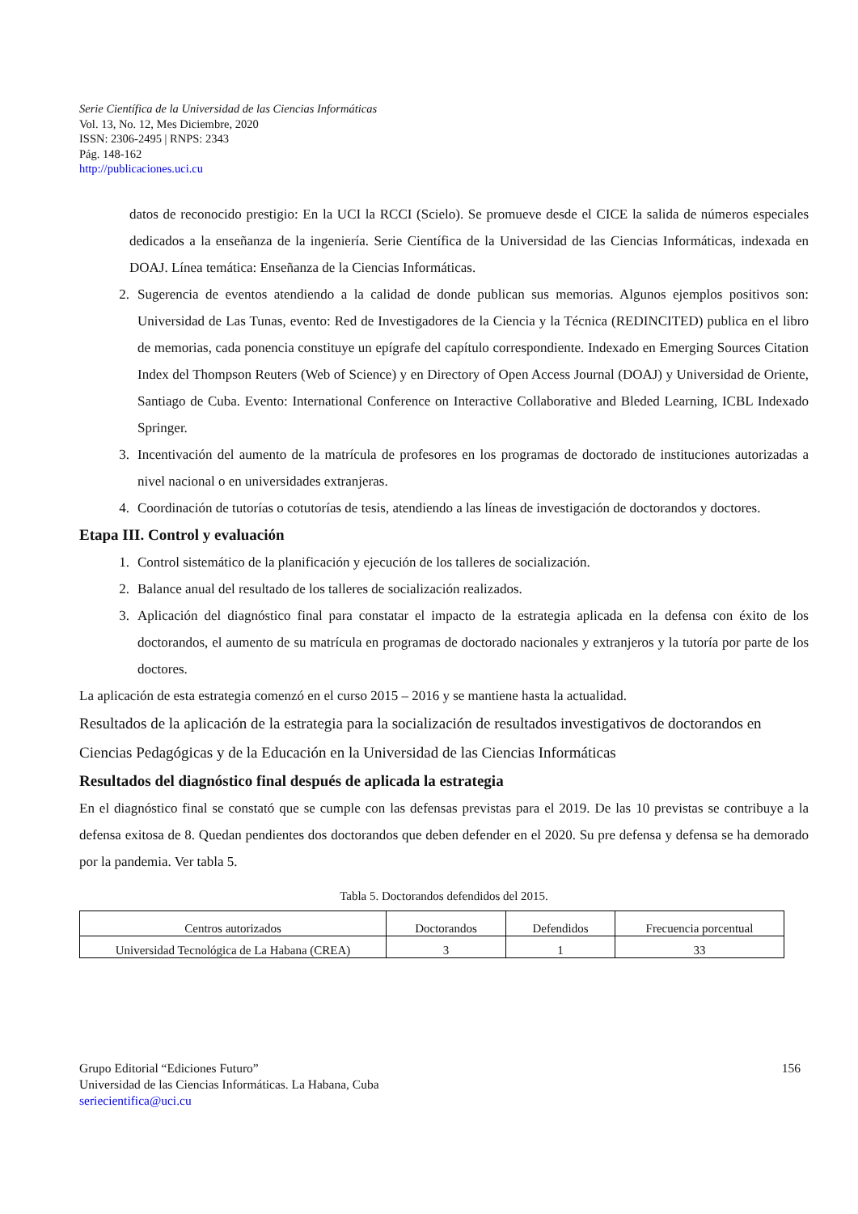Serie Científica de la Universidad de las Ciencias Informáticas
Vol. 13, No. 12, Mes Diciembre, 2020
ISSN: 2306-2495 | RNPS: 2343
Pág. 148-162
http://publicaciones.uci.cu
datos de reconocido prestigio: En la UCI la RCCI (Scielo). Se promueve desde el CICE la salida de números especiales dedicados a la enseñanza de la ingeniería. Serie Científica de la Universidad de las Ciencias Informáticas, indexada en DOAJ. Línea temática: Enseñanza de la Ciencias Informáticas.
2. Sugerencia de eventos atendiendo a la calidad de donde publican sus memorias. Algunos ejemplos positivos son: Universidad de Las Tunas, evento: Red de Investigadores de la Ciencia y la Técnica (REDINCITED) publica en el libro de memorias, cada ponencia constituye un epígrafe del capítulo correspondiente. Indexado en Emerging Sources Citation Index del Thompson Reuters (Web of Science) y en Directory of Open Access Journal (DOAJ) y Universidad de Oriente, Santiago de Cuba. Evento: International Conference on Interactive Collaborative and Bleded Learning, ICBL Indexado Springer.
3. Incentivación del aumento de la matrícula de profesores en los programas de doctorado de instituciones autorizadas a nivel nacional o en universidades extranjeras.
4. Coordinación de tutorías o cotutorías de tesis, atendiendo a las líneas de investigación de doctorandos y doctores.
Etapa III. Control y evaluación
1. Control sistemático de la planificación y ejecución de los talleres de socialización.
2. Balance anual del resultado de los talleres de socialización realizados.
3. Aplicación del diagnóstico final para constatar el impacto de la estrategia aplicada en la defensa con éxito de los doctorandos, el aumento de su matrícula en programas de doctorado nacionales y extranjeros y la tutoría por parte de los doctores.
La aplicación de esta estrategia comenzó en el curso 2015 – 2016 y se mantiene hasta la actualidad.
Resultados de la aplicación de la estrategia para la socialización de resultados investigativos de doctorandos en Ciencias Pedagógicas y de la Educación en la Universidad de las Ciencias Informáticas
Resultados del diagnóstico final después de aplicada la estrategia
En el diagnóstico final se constató que se cumple con las defensas previstas para el 2019. De las 10 previstas se contribuye a la defensa exitosa de 8. Quedan pendientes dos doctorandos que deben defender en el 2020. Su pre defensa y defensa se ha demorado por la pandemia. Ver tabla 5.
Tabla 5. Doctorandos defendidos del 2015.
| Centros autorizados | Doctorandos | Defendidos | Frecuencia porcentual |
| Universidad Tecnológica de La Habana (CREA) | 3 | 1 | 33 |
Grupo Editorial “Ediciones Futuro” 156
Universidad de las Ciencias Informáticas. La Habana, Cuba
seriecientifica@uci.cu